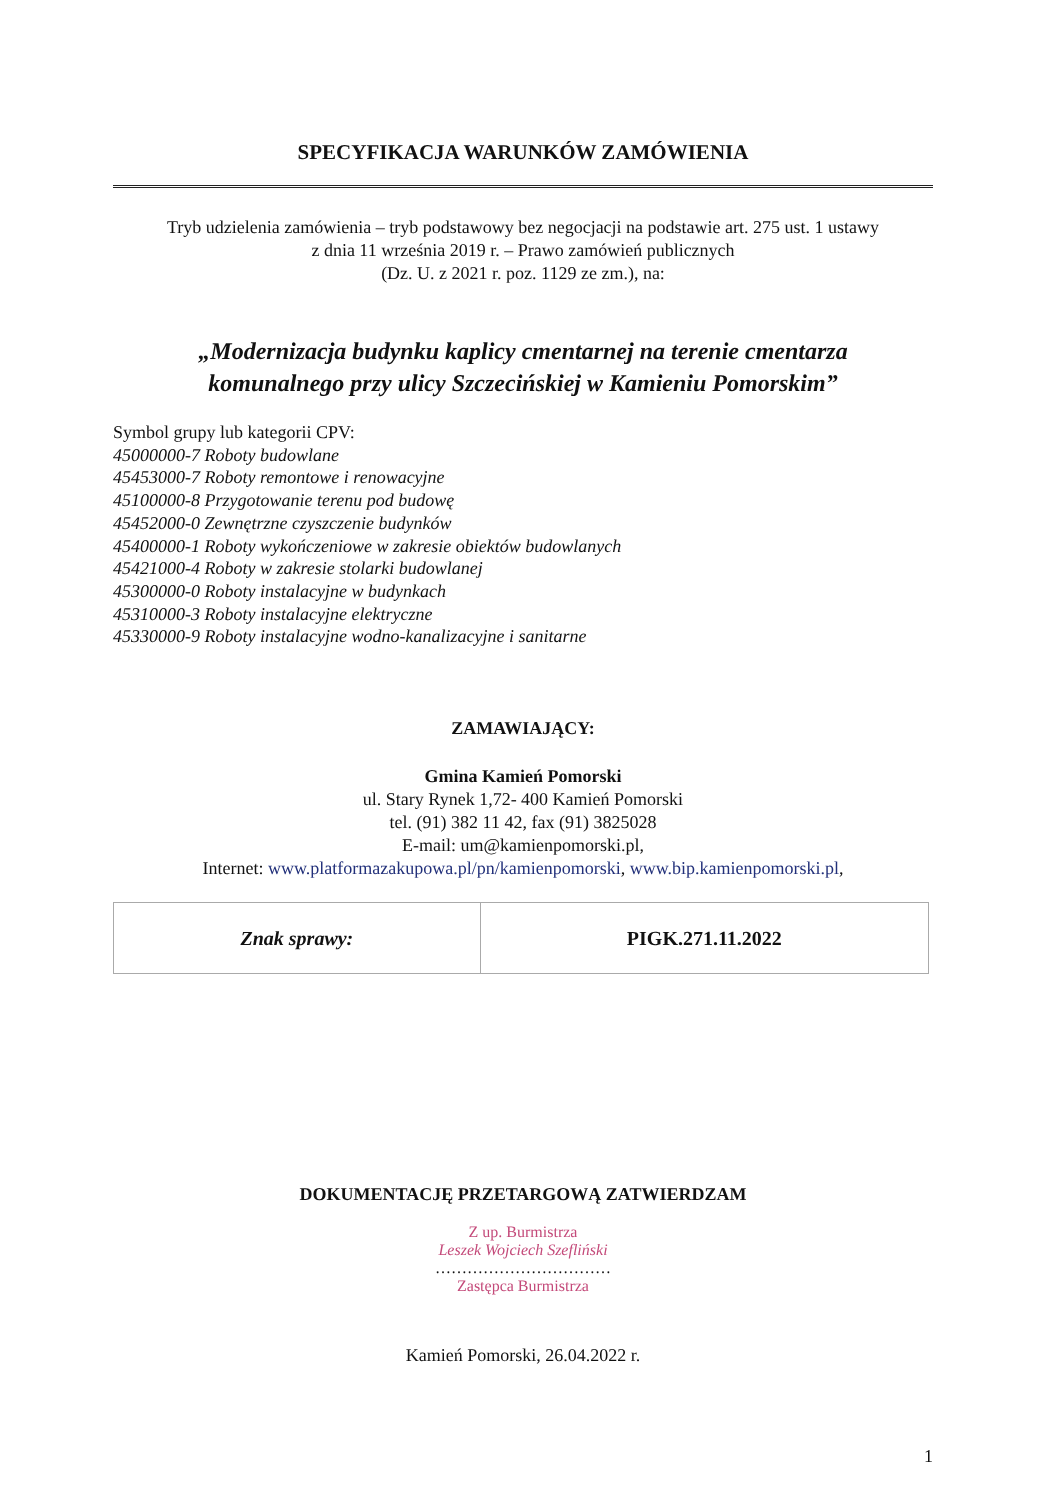SPECYFIKACJA WARUNKÓW ZAMÓWIENIA
Tryb udzielenia zamówienia – tryb podstawowy bez negocjacji na podstawie art. 275 ust. 1 ustawy
z dnia 11 września 2019 r. – Prawo zamówień publicznych
(Dz. U. z 2021 r. poz. 1129 ze zm.), na:
„Modernizacja budynku kaplicy cmentarnej na terenie cmentarza
komunalnego przy ulicy Szczecińskiej w Kamieniu Pomorskim”
Symbol grupy lub kategorii CPV:
45000000-7 Roboty budowlane
45453000-7 Roboty remontowe i renowacyjne
45100000-8 Przygotowanie terenu pod budowę
45452000-0 Zewnętrzne czyszczenie budynków
45400000-1 Roboty wykończeniowe w zakresie obiektów budowlanych
45421000-4 Roboty w zakresie stolarki budowlanej
45300000-0 Roboty instalacyjne w budynkach
45310000-3 Roboty instalacyjne elektryczne
45330000-9 Roboty instalacyjne wodno-kanalizacyjne i sanitarne
ZAMAWIAJĄCY:
Gmina Kamień Pomorski
ul. Stary Rynek 1,72- 400 Kamień Pomorski
tel. (91) 382 11 42, fax (91) 3825028
E-mail: um@kamienpomorski.pl,
Internet: www.platformazakupowa.pl/pn/kamienpomorski, www.bip.kamienpomorski.pl,
| Znak sprawy: | PIGK.271.11.2022 |
DOKUMENTACJĘ PRZETARGOWĄ ZATWIERDZAM
Z up. Burmistrza
Leszek Wojciech Szefliński
……………………………
Zastępca Burmistrza
Kamień Pomorski, 26.04.2022 r.
1